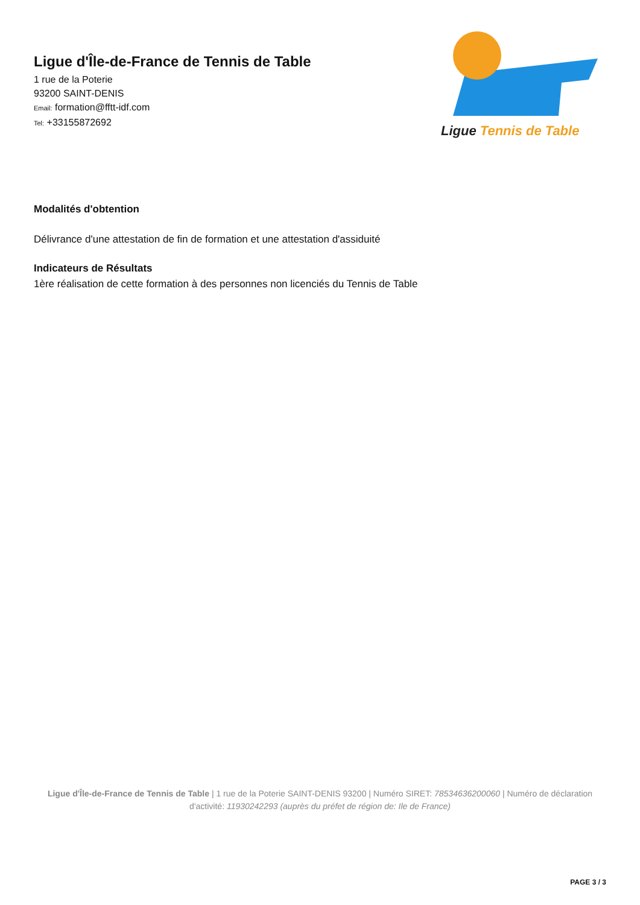Ligue d'Île-de-France de Tennis de Table
1 rue de la Poterie
93200 SAINT-DENIS
Email: formation@fftt-idf.com
Tel: +33155872692
Ligue Tennis de Table
Modalités d'obtention
Délivrance d'une attestation de fin de formation et une attestation d'assiduité
Indicateurs de Résultats
1ère réalisation de cette formation à des personnes non licenciés du Tennis de Table
Ligue d'Île-de-France de Tennis de Table | 1 rue de la Poterie SAINT-DENIS 93200 | Numéro SIRET: 78534636200060 | Numéro de déclaration d'activité: 11930242293 (auprès du préfet de région de: Ile de France)
PAGE 3 / 3